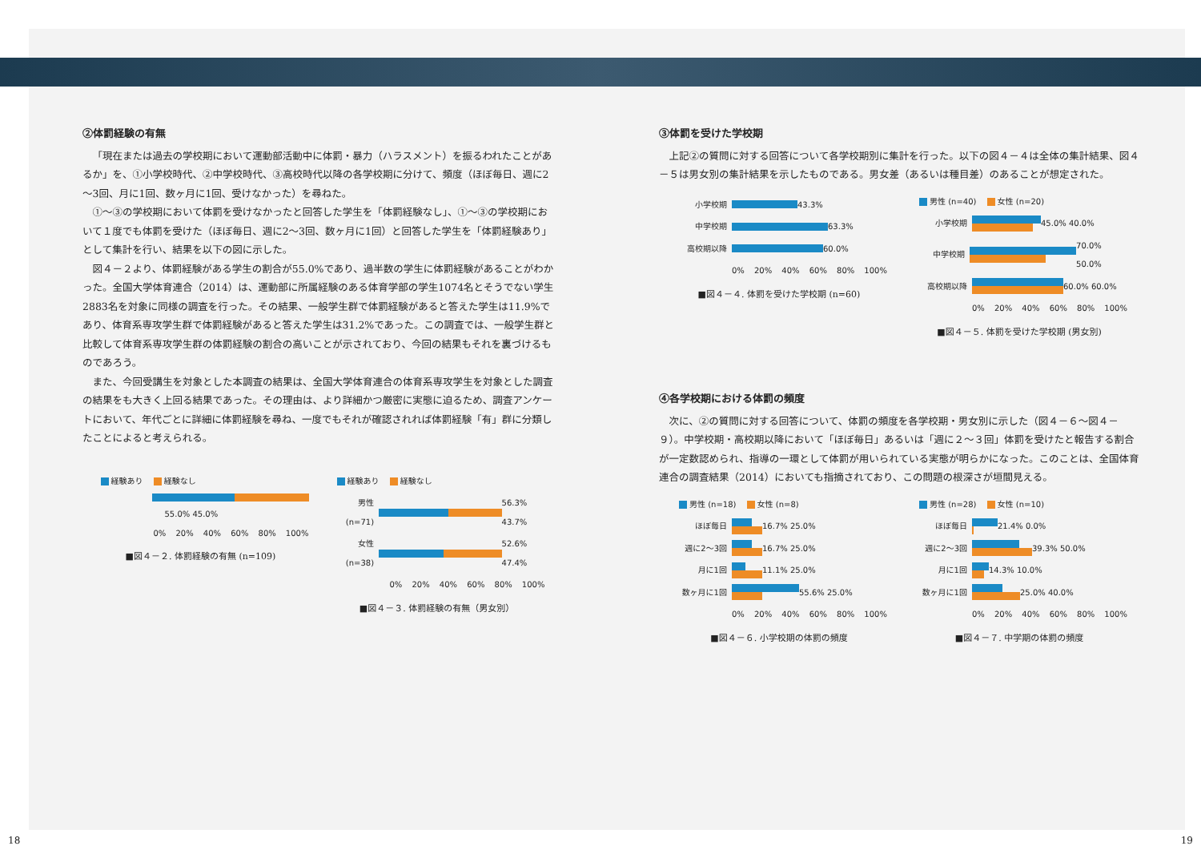②体罰経験の有無
「現在または過去の学校期において運動部活動中に体罰・暴力（ハラスメント）を振るわれたことがあるか」を、①小学校時代、②中学校時代、③高校時代以降の各学校期に分けて、頻度（ほぼ毎日、週に2～3回、月に1回、数ヶ月に1回、受けなかった）を尋ねた。
①～③の学校期において体罰を受けなかったと回答した学生を「体罰経験なし」、①～③の学校期において１度でも体罰を受けた（ほぼ毎日、週に2～3回、数ヶ月に1回）と回答した学生を「体罰経験あり」として集計を行い、結果を以下の図に示した。
図４－２より、体罰経験がある学生の割合が55.0%であり、過半数の学生に体罰経験があることがわかった。全国大学体育連合（2014）は、運動部に所属経験のある体育学部の学生1074名とそうでない学生2883名を対象に同様の調査を行った。その結果、一般学生群で体罰経験があると答えた学生は11.9%であり、体育系専攻学生群で体罰経験があると答えた学生は31.2%であった。この調査では、一般学生群と比較して体育系専攻学生群の体罰経験の割合の高いことが示されており、今回の結果もそれを裏づけるものであろう。
また、今回受講生を対象とした本調査の結果は、全国大学体育連合の体育系専攻学生を対象とした調査の結果をも大きく上回る結果であった。その理由は、より詳細かつ厳密に実態に迫るため、調査アンケートにおいて、年代ごとに詳細に体罰経験を尋ね、一度でもそれが確認されれば体罰経験「有」群に分類したことによると考えられる。
経験あり 経験なし
55.0% 45.0%
0% 20% 40% 60% 80% 100%
■図４－２. 体罰経験の有無 (n=109)
経験あり 経験なし
男性 (n=71)
56.3% 43.7%
女性 (n=38)
52.6% 47.4%
0% 20% 40% 60% 80% 100%
■図４－３. 体罰経験の有無（男女別）
③体罰を受けた学校期
上記②の質問に対する回答について各学校期別に集計を行った。以下の図４－４は全体の集計結果、図４－５は男女別の集計結果を示したものである。男女差（あるいは種目差）のあることが想定された。
小学校期
43.3%
中学校期
63.3%
高校期以降
60.0%
0% 20% 40% 60% 80% 100%
■図４－４. 体罰を受けた学校期 (n=60)
男性 (n=40) 女性 (n=20)
小学校期
45.0% 40.0%
中学校期
70.0% 50.0%
高校期以降
60.0% 60.0%
0% 20% 40% 60% 80% 100%
■図４－５. 体罰を受けた学校期 (男女別)
④各学校期における体罰の頻度
次に、②の質問に対する回答について、体罰の頻度を各学校期・男女別に示した（図４－６～図４－９）。中学校期・高校期以降において「ほぼ毎日」あるいは「週に２～３回」体罰を受けたと報告する割合が一定数認められ、指導の一環として体罰が用いられている実態が明らかになった。このことは、全国体育連合の調査結果（2014）においても指摘されており、この問題の根深さが垣間見える。
男性 (n=18) 女性 (n=8)
ほぼ毎日
16.7% 25.0%
週に2～3回
16.7% 25.0%
月に1回
11.1% 25.0%
数ヶ月に1回
55.6% 25.0%
0% 20% 40% 60% 80% 100%
■図４－６. 小学校期の体罰の頻度
男性 (n=28) 女性 (n=10)
ほぼ毎日
21.4% 0.0%
週に2～3回
39.3% 50.0%
月に1回
14.3% 10.0%
数ヶ月に1回
25.0% 40.0%
0% 20% 40% 60% 80% 100%
■図４－７. 中学期の体罰の頻度
18 19